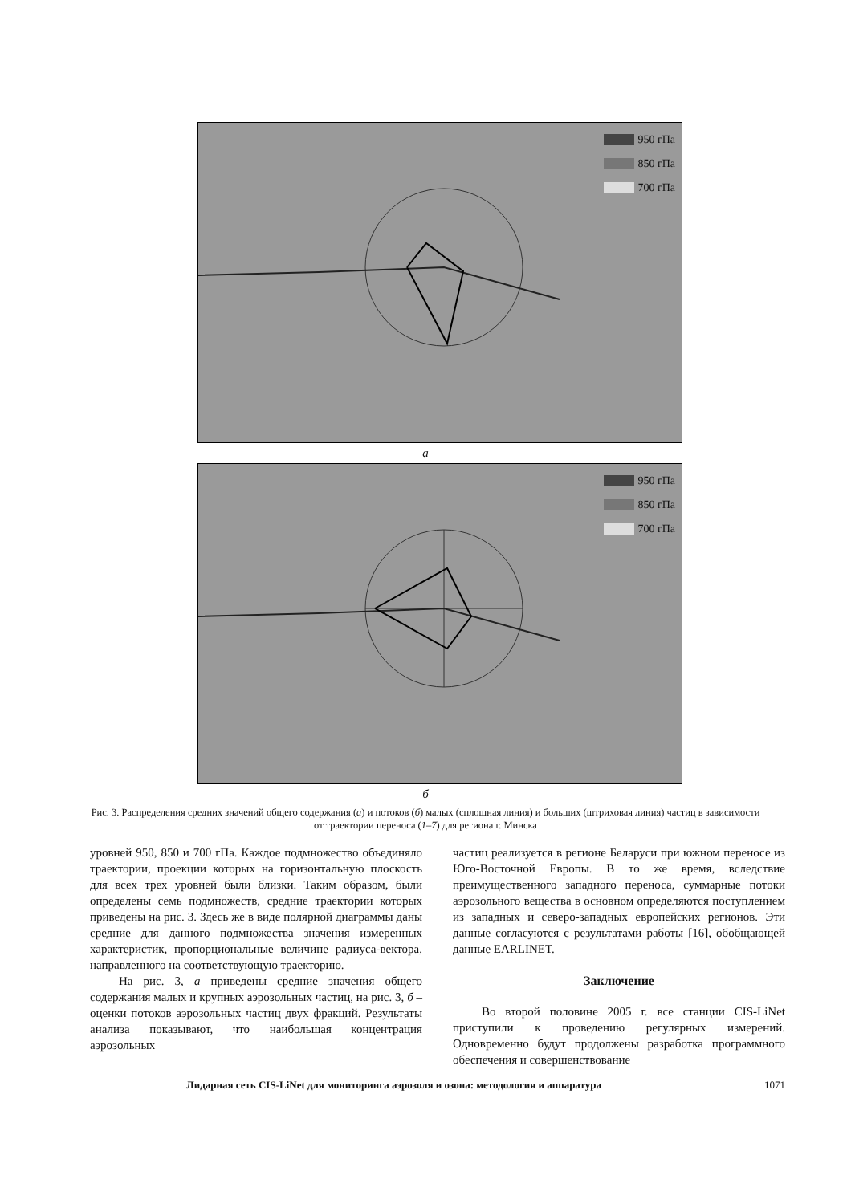950 гПа
850 гПа
700 гПа
а
950 гПа
850 гПа
700 гПа
б
Рис. 3. Распределения средних значений общего содержания (а) и потоков (б) малых (сплошная линия) и больших (штриховая линия) частиц в зависимости от траектории переноса (1–7) для региона г. Минска
уровней 950, 850 и 700 гПа. Каждое подмножество объединяло траектории, проекции которых на горизонтальную плоскость для всех трех уровней были близки. Таким образом, были определены семь подмножеств, средние траектории которых приведены на рис. 3. Здесь же в виде полярной диаграммы даны средние для данного подмножества значения измеренных характеристик, пропорциональные величине радиуса-вектора, направленного на соответствующую траекторию.
На рис. 3, а приведены средние значения общего содержания малых и крупных аэрозольных частиц, на рис. 3, б – оценки потоков аэрозольных частиц двух фракций. Результаты анализа показывают, что наибольшая концентрация аэрозольных
частиц реализуется в регионе Беларуси при южном переносе из Юго-Восточной Европы. В то же время, вследствие преимущественного западного переноса, суммарные потоки аэрозольного вещества в основном определяются поступлением из западных и северо-западных европейских регионов. Эти данные согласуются с результатами работы [16], обобщающей данные EARLINET.
Заключение
Во второй половине 2005 г. все станции CIS-LiNet приступили к проведению регулярных измерений. Одновременно будут продолжены разработка программного обеспечения и совершенствование
Лидарная сеть CIS-LiNet для мониторинга аэрозоля и озона: методология и аппаратура 1071